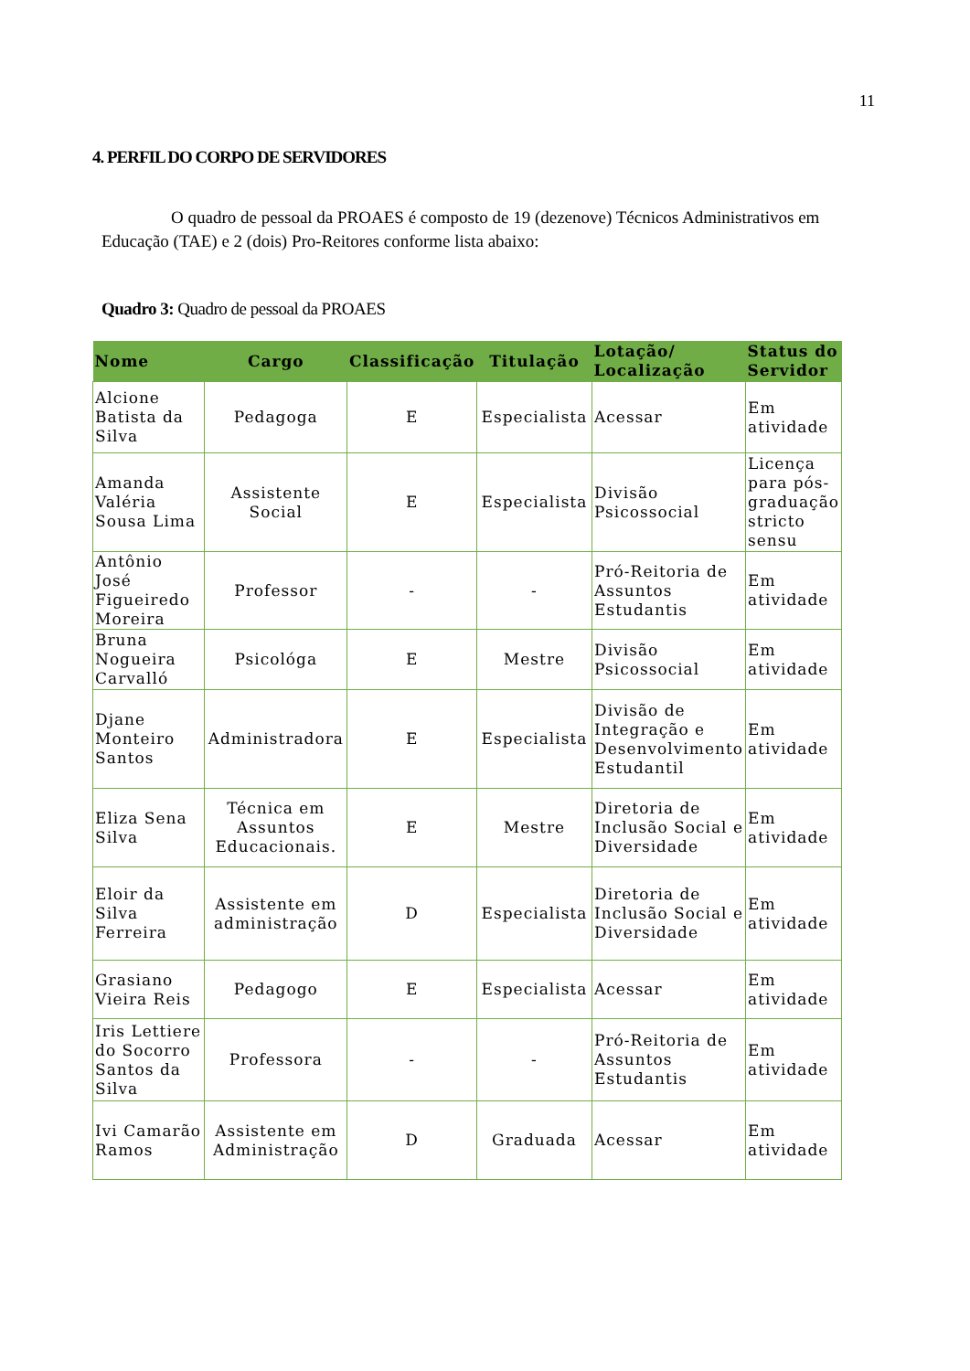11
4. PERFIL DO CORPO DE SERVIDORES
O quadro de pessoal da PROAES é composto de 19 (dezenove) Técnicos Administrativos em Educação (TAE) e 2 (dois) Pro-Reitores conforme lista abaixo:
Quadro 3: Quadro de pessoal da PROAES
| Nome | Cargo | Classificação | Titulação | Lotação/ Localização | Status do Servidor |
| --- | --- | --- | --- | --- | --- |
| Alcione Batista da Silva | Pedagoga | E | Especialista | Acessar | Em atividade |
| Amanda Valéria Sousa Lima | Assistente Social | E | Especialista | Divisão Psicossocial | Licença para pós-graduação stricto sensu |
| Antônio José Figueiredo Moreira | Professor | - | - | Pró-Reitoria de Assuntos Estudantis | Em atividade |
| Bruna Nogueira Carvalló | Psicológa | E | Mestre | Divisão Psicossocial | Em atividade |
| Djane Monteiro Santos | Administradora | E | Especialista | Divisão de Integração e Desenvolvimento Estudantil | Em atividade |
| Eliza Sena Silva | Técnica em Assuntos Educacionais. | E | Mestre | Diretoria de Inclusão Social e Diversidade | Em atividade |
| Eloir da Silva Ferreira | Assistente em administração | D | Especialista | Diretoria de Inclusão Social e Diversidade | Em atividade |
| Grasiano Vieira Reis | Pedagogo | E | Especialista | Acessar | Em atividade |
| Iris Lettiere do Socorro Santos da Silva | Professora | - | - | Pró-Reitoria de Assuntos Estudantis | Em atividade |
| Ivi Camarão Ramos | Assistente em Administração | D | Graduada | Acessar | Em atividade |